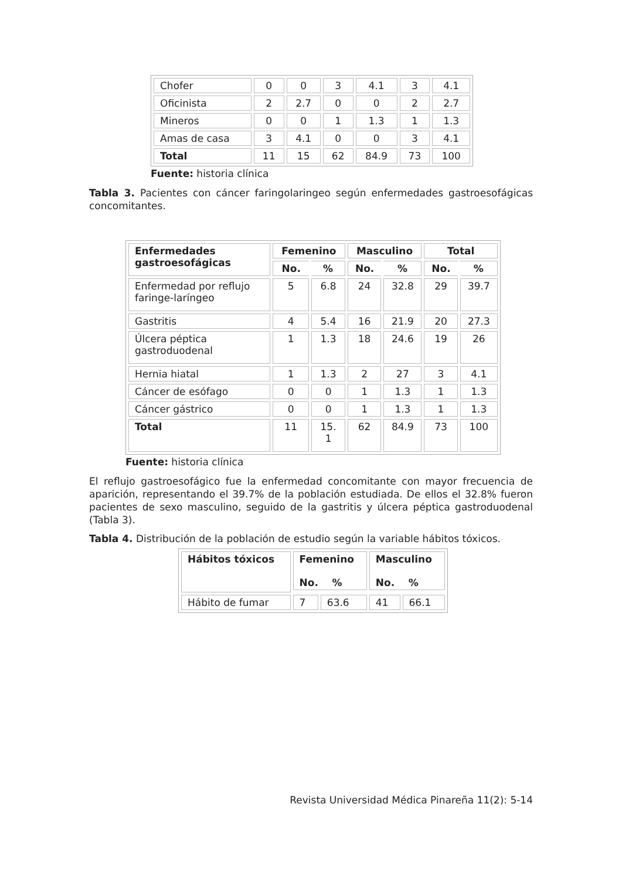| Chofer | 0 | 0 | 3 | 4.1 | 3 | 4.1 |
| Oficinista | 2 | 2.7 | 0 | 0 | 2 | 2.7 |
| Mineros | 0 | 0 | 1 | 1.3 | 1 | 1.3 |
| Amas de casa | 3 | 4.1 | 0 | 0 | 3 | 4.1 |
| Total | 11 | 15 | 62 | 84.9 | 73 | 100 |
Fuente: historia clínica
Tabla 3. Pacientes con cáncer faringolaringeo según enfermedades gastroesofágicas concomitantes.
| Enfermedades gastroesofágicas | Femenino | | Masculino | | Total | |
| --- | --- | --- | --- | --- | --- | --- |
| | No. | % | No. | % | No. | % |
| Enfermedad por reflujo faringe-laríngeo | 5 | 6.8 | 24 | 32.8 | 29 | 39.7 |
| Gastritis | 4 | 5.4 | 16 | 21.9 | 20 | 27.3 |
| Úlcera péptica gastroduodenal | 1 | 1.3 | 18 | 24.6 | 19 | 26 |
| Hernia hiatal | 1 | 1.3 | 2 | 27 | 3 | 4.1 |
| Cáncer de esófago | 0 | 0 | 1 | 1.3 | 1 | 1.3 |
| Cáncer gástrico | 0 | 0 | 1 | 1.3 | 1 | 1.3 |
| Total | 11 | 15. 1 | 62 | 84.9 | 73 | 100 |
Fuente: historia clínica
El reflujo gastroesofágico fue la enfermedad concomitante con mayor frecuencia de aparición, representando el 39.7% de la población estudiada. De ellos el 32.8% fueron pacientes de sexo masculino, seguido de la gastritis y úlcera péptica gastroduodenal (Tabla 3).
Tabla 4. Distribución de la población de estudio según la variable hábitos tóxicos.
| Hábitos tóxicos | Femenino No. % | | Masculino No. % | |
| --- | --- | --- | --- | --- |
| Hábito de fumar | 7 | 63.6 | 41 | 66.1 |
Revista Universidad Médica Pinareña 11(2): 5-14